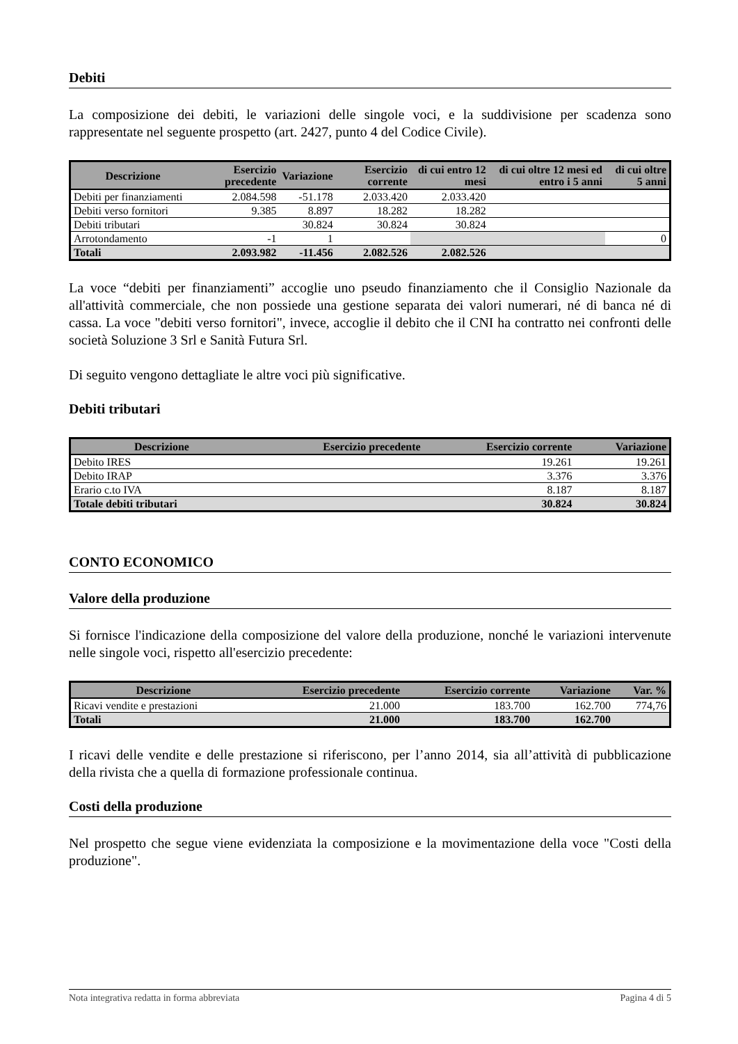Debiti
La composizione dei debiti, le variazioni delle singole voci, e la suddivisione per scadenza sono rappresentate nel seguente prospetto (art. 2427, punto 4 del Codice Civile).
| Descrizione | Esercizio precedente | Variazione | Esercizio corrente | di cui entro 12 mesi | di cui oltre 12 mesi ed entro i 5 anni | di cui oltre 5 anni |
| --- | --- | --- | --- | --- | --- | --- |
| Debiti per finanziamenti | 2.084.598 | -51.178 | 2.033.420 | 2.033.420 | | |
| Debiti verso fornitori | 9.385 | 8.897 | 18.282 | 18.282 | | |
| Debiti tributari | | 30.824 | 30.824 | 30.824 | | |
| Arrotondamento | -1 | 1 | | | | 0 |
| Totali | 2.093.982 | -11.456 | 2.082.526 | 2.082.526 | | |
La voce “debiti per finanziamenti” accoglie uno pseudo finanziamento che il Consiglio Nazionale da all'attività commerciale, che non possiede una gestione separata dei valori numerari, né di banca né di cassa. La voce "debiti verso fornitori", invece, accoglie il debito che il CNI ha contratto nei confronti delle società Soluzione 3 Srl e Sanità Futura Srl.
Di seguito vengono dettagliate le altre voci più significative.
Debiti tributari
| Descrizione | Esercizio precedente | Esercizio corrente | Variazione |
| --- | --- | --- | --- |
| Debito IRES | | 19.261 | 19.261 |
| Debito IRAP | | 3.376 | 3.376 |
| Erario c.to IVA | | 8.187 | 8.187 |
| Totale debiti tributari | | 30.824 | 30.824 |
CONTO ECONOMICO
Valore della produzione
Si fornisce l'indicazione della composizione del valore della produzione, nonché le variazioni intervenute nelle singole voci, rispetto all'esercizio precedente:
| Descrizione | Esercizio precedente | Esercizio corrente | Variazione | Var. % |
| --- | --- | --- | --- | --- |
| Ricavi vendite e prestazioni | 21.000 | 183.700 | 162.700 | 774,76 |
| Totali | 21.000 | 183.700 | 162.700 | |
I ricavi delle vendite e delle prestazione si riferiscono, per l’anno 2014, sia all’attività di pubblicazione della rivista che a quella di formazione professionale continua.
Costi della produzione
Nel prospetto che segue viene evidenziata la composizione e la movimentazione della voce "Costi della produzione".
Nota integrativa redatta in forma abbreviata Pagina 4 di 5